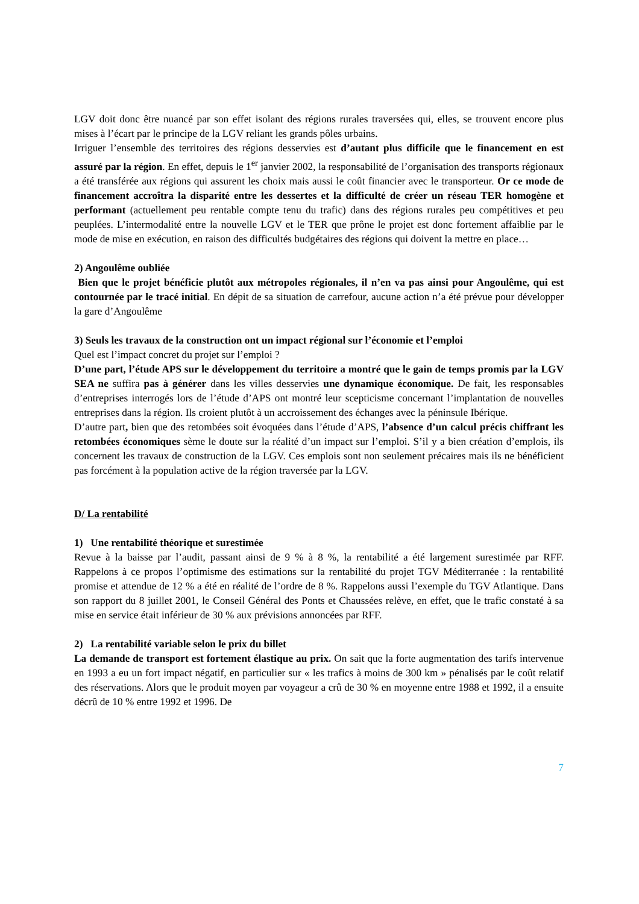LGV doit donc être nuancé par son effet isolant des régions rurales traversées qui, elles, se trouvent encore plus mises à l’écart par le principe de la LGV reliant les grands pôles urbains.
Irriguer l’ensemble des territoires des régions desservies est d’autant plus difficile que le financement en est assuré par la région. En effet, depuis le 1<sup>er</sup> janvier 2002, la responsabilité de l’organisation des transports régionaux a été transférée aux régions qui assurent les choix mais aussi le coût financier avec le transporteur. Or ce mode de financement accroîtra la disparité entre les dessertes et la difficulté de créer un réseau TER homogène et performant (actuellement peu rentable compte tenu du trafic) dans des régions rurales peu compétitives et peu peuplées. L’intermodalité entre la nouvelle LGV et le TER que prône le projet est donc fortement affaiblie par le mode de mise en exécution, en raison des difficultés budgétaires des régions qui doivent la mettre en place…
2) Angoulême oubliée
Bien que le projet bénéficie plutôt aux métropoles régionales, il n’en va pas ainsi pour Angoulême, qui est contournée par le tracé initial. En dépit de sa situation de carrefour, aucune action n’a été prévue pour développer la gare d’Angoulême
3) Seuls les travaux de la construction ont un impact régional sur l’économie et l’emploi
Quel est l’impact concret du projet sur l’emploi ?
D’une part, l’étude APS sur le développement du territoire a montré que le gain de temps promis par la LGV SEA ne suffira pas à générer dans les villes desservies une dynamique économique. De fait, les responsables d’entreprises interrogés lors de l’étude d’APS ont montré leur scepticisme concernant l’implantation de nouvelles entreprises dans la région. Ils croient plutôt à un accroissement des échanges avec la péninsule Ibérique.
D’autre part, bien que des retombées soit évoquées dans l’étude d’APS, l’absence d’un calcul précis chiffrant les retombées économiques sème le doute sur la réalité d’un impact sur l’emploi. S’il y a bien création d’emplois, ils concernent les travaux de construction de la LGV. Ces emplois sont non seulement précaires mais ils ne bénéficient pas forcément à la population active de la région traversée par la LGV.
D/ La rentabilité
1) Une rentabilité théorique et surestimée
Revue à la baisse par l’audit, passant ainsi de 9 % à 8 %, la rentabilité a été largement surestimée par RFF. Rappelons à ce propos l’optimisme des estimations sur la rentabilité du projet TGV Méditerranée : la rentabilité promise et attendue de 12 % a été en réalité de l’ordre de 8 %. Rappelons aussi l’exemple du TGV Atlantique. Dans son rapport du 8 juillet 2001, le Conseil Général des Ponts et Chaussées relève, en effet, que le trafic constaté à sa mise en service était inférieur de 30 % aux prévisions annoncées par RFF.
2) La rentabilité variable selon le prix du billet
La demande de transport est fortement élastique au prix. On sait que la forte augmentation des tarifs intervenue en 1993 a eu un fort impact négatif, en particulier sur « les trafics à moins de 300 km » pénalisés par le coût relatif des réservations. Alors que le produit moyen par voyageur a crû de 30 % en moyenne entre 1988 et 1992, il a ensuite décrû de 10 % entre 1992 et 1996. De
7